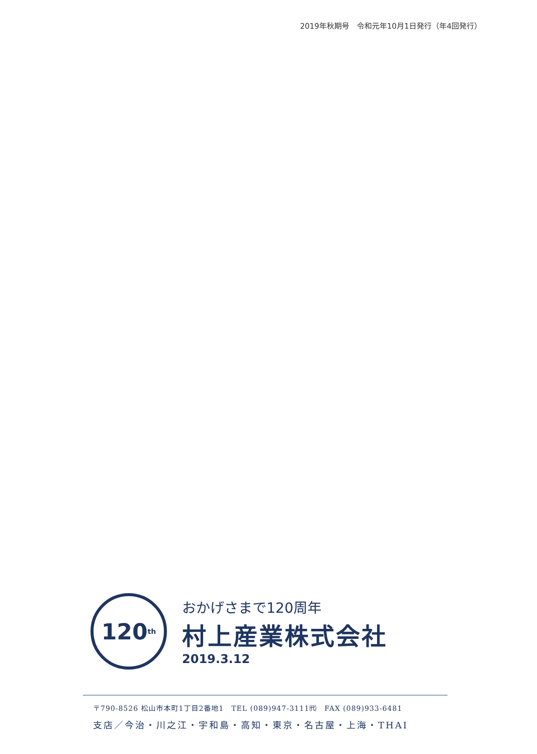2019年秋期号　令和元年10月1日発行（年4回発行）
120<sup>th</sup>
おかげさまで120周年
村上産業株式会社
2019.3.12
〒790-8526 松山市本町1丁目2番地1　TEL (089)947-3111㈹　FAX (089)933-6481
支店／今治・川之江・宇和島・高知・東京・名古屋・上海・THAI